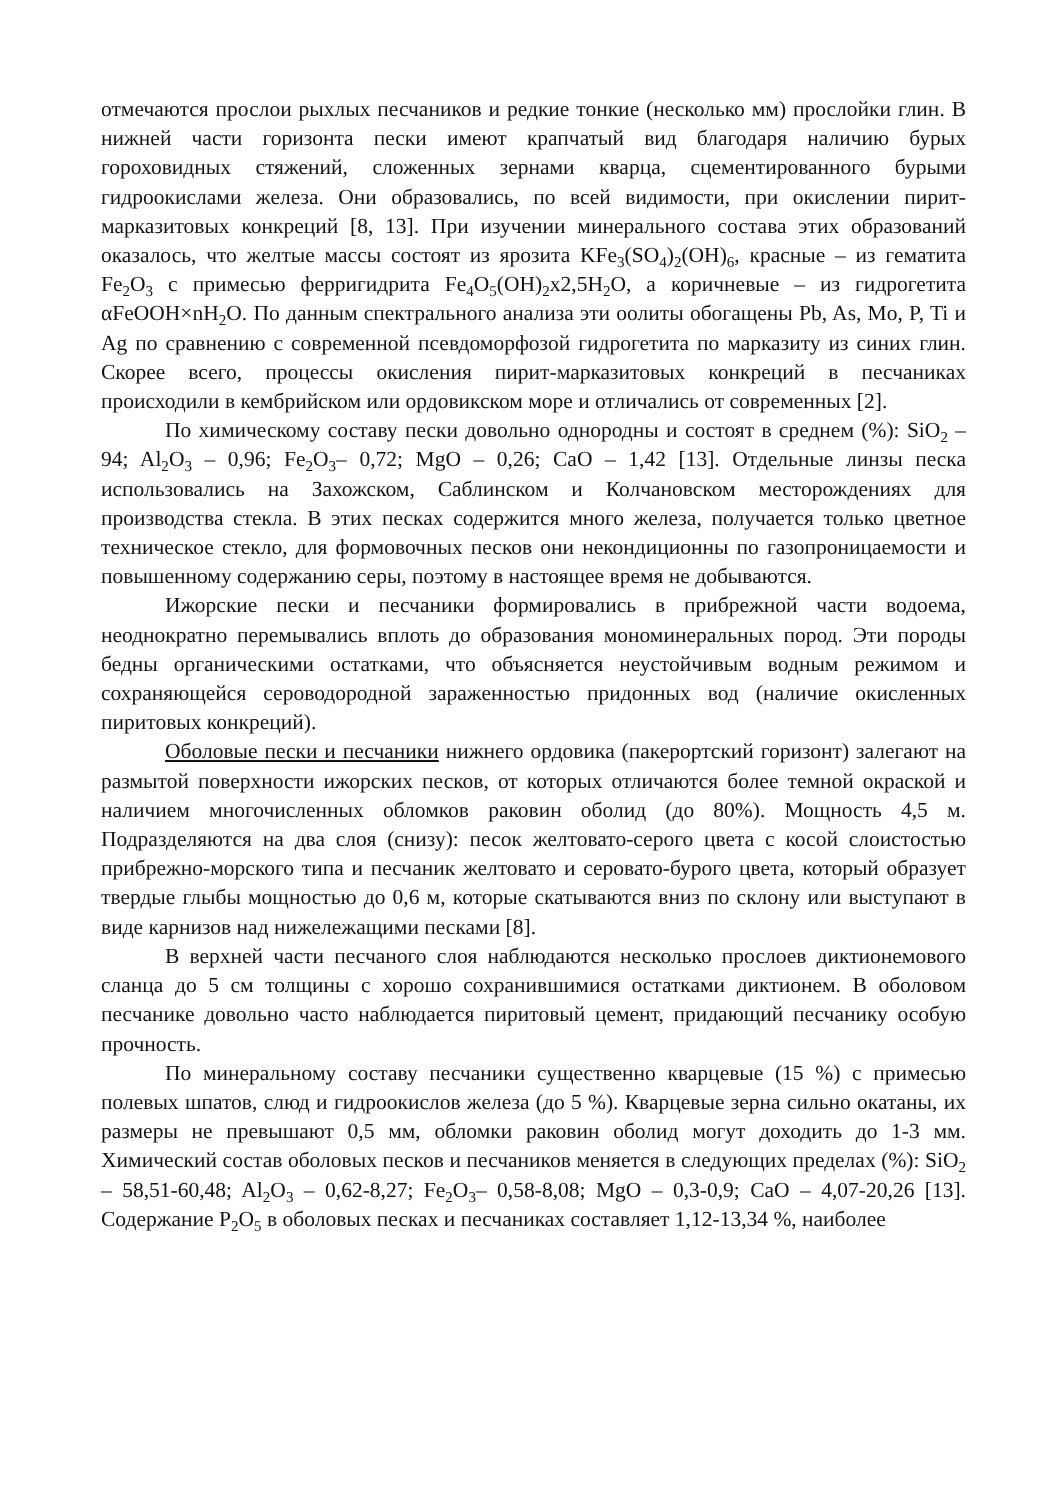отмечаются прослои рыхлых песчаников и редкие тонкие (несколько мм) прослойки глин. В нижней части горизонта пески имеют крапчатый вид благодаря наличию бурых гороховидных стяжений, сложенных зернами кварца, сцементированного бурыми гидроокислами железа. Они образовались, по всей видимости, при окислении пирит-марказитовых конкреций [8, 13]. При изучении минерального состава этих образований оказалось, что желтые массы состоят из ярозита KFe<sub>3</sub>(SO<sub>4</sub>)<sub>2</sub>(OH)<sub>6</sub>, красные – из гематита Fe<sub>2</sub>O<sub>3</sub> с примесью ферригидрита Fe<sub>4</sub>O<sub>5</sub>(OH)<sub>2</sub>x2,5H<sub>2</sub>O, а коричневые – из гидрогетита αFeOOH×nH<sub>2</sub>O. По данным спектрального анализа эти оолиты обогащены Pb, As, Mo, P, Ti и Ag по сравнению с современной псевдоморфозой гидрогетита по марказиту из синих глин. Скорее всего, процессы окисления пирит-марказитовых конкреций в песчаниках происходили в кембрийском или ордовикском море и отличались от современных [2].
По химическому составу пески довольно однородны и состоят в среднем (%): SiO<sub>2</sub> – 94; Al<sub>2</sub>O<sub>3</sub> – 0,96; Fe<sub>2</sub>O<sub>3</sub>– 0,72; MgO – 0,26; CaO – 1,42 [13]. Отдельные линзы песка использовались на Захожском, Саблинском и Колчановском месторождениях для производства стекла. В этих песках содержится много железа, получается только цветное техническое стекло, для формовочных песков они некондиционны по газопроницаемости и повышенному содержанию серы, поэтому в настоящее время не добываются.
Ижорские пески и песчаники формировались в прибрежной части водоема, неоднократно перемывались вплоть до образования мономинеральных пород. Эти породы бедны органическими остатками, что объясняется неустойчивым водным режимом и сохраняющейся сероводородной зараженностью придонных вод (наличие окисленных пиритовых конкреций).
Оболовые пески и песчаники нижнего ордовика (пакерортский горизонт) залегают на размытой поверхности ижорских песков, от которых отличаются более темной окраской и наличием многочисленных обломков раковин оболид (до 80%). Мощность 4,5 м. Подразделяются на два слоя (снизу): песок желтовато-серого цвета с косой слоистостью прибрежно-морского типа и песчаник желтовато и серовато-бурого цвета, который образует твердые глыбы мощностью до 0,6 м, которые скатываются вниз по склону или выступают в виде карнизов над нижележащими песками [8].
В верхней части песчаного слоя наблюдаются несколько прослоев диктионемового сланца до 5 см толщины с хорошо сохранившимися остатками диктионем. В оболовом песчанике довольно часто наблюдается пиритовый цемент, придающий песчанику особую прочность.
По минеральному составу песчаники существенно кварцевые (15 %) с примесью полевых шпатов, слюд и гидроокислов железа (до 5 %). Кварцевые зерна сильно окатаны, их размеры не превышают 0,5 мм, обломки раковин оболид могут доходить до 1-3 мм. Химический состав оболовых песков и песчаников меняется в следующих пределах (%): SiO<sub>2</sub> – 58,51-60,48; Al<sub>2</sub>O<sub>3</sub> – 0,62-8,27; Fe<sub>2</sub>O<sub>3</sub>– 0,58-8,08; MgO – 0,3-0,9; CaO – 4,07-20,26 [13]. Содержание P<sub>2</sub>O<sub>5</sub> в оболовых песках и песчаниках составляет 1,12-13,34 %, наиболее